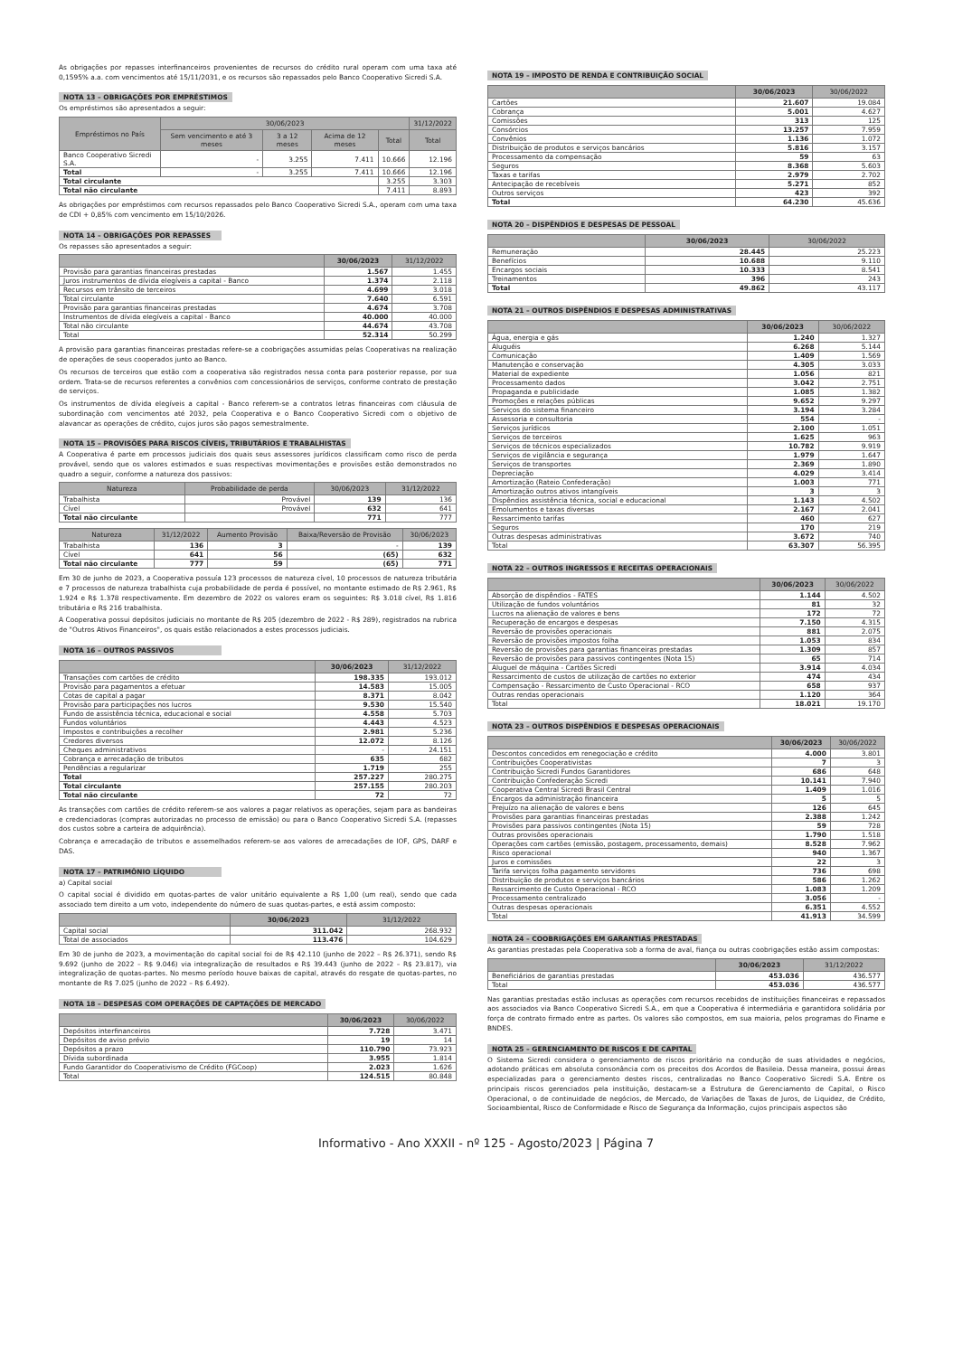As obrigações por repasses interfinanceiros provenientes de recursos do crédito rural operam com uma taxa até 0,1595% a.a. com vencimentos até 15/11/2031, e os recursos são repassados pelo Banco Cooperativo Sicredi S.A.
NOTA 13 – OBRIGAÇÕES POR EMPRÉSTIMOS
Os empréstimos são apresentados a seguir:
| Empréstimos no País | 30/06/2023 | | | | 31/12/2022 |
| --- | --- | --- | --- | --- | --- |
| | Sem vencimento e até 3 meses | 3 a 12 meses | Acima de 12 meses | Total | Total |
| Banco Cooperativo Sicredi S.A. | - | 3.255 | 7.411 | 10.666 | 12.196 |
| Total | - | 3.255 | 7.411 | 10.666 | 12.196 |
| Total circulante | | | | 3.255 | 3.303 |
| Total não circulante | | | | 7.411 | 8.893 |
As obrigações por empréstimos com recursos repassados pelo Banco Cooperativo Sicredi S.A., operam com uma taxa de CDI + 0,85% com vencimento em 15/10/2026.
NOTA 14 – OBRIGAÇÕES POR REPASSES
Os repasses são apresentados a seguir:
| | 30/06/2023 | 31/12/2022 |
| --- | --- | --- |
| Provisão para garantias financeiras prestadas | 1.567 | 1.455 |
| Juros instrumentos de dívida elegíveis a capital - Banco | 1.374 | 2.118 |
| Recursos em trânsito de terceiros | 4.699 | 3.018 |
| Total circulante | 7.640 | 6.591 |
| Provisão para garantias financeiras prestadas | 4.674 | 3.708 |
| Instrumentos de dívida elegíveis a capital - Banco | 40.000 | 40.000 |
| Total não circulante | 44.674 | 43.708 |
| Total | 52.314 | 50.299 |
A provisão para garantias financeiras prestadas refere-se a coobrigações assumidas pelas Cooperativas na realização de operações de seus cooperados junto ao Banco.
Os recursos de terceiros que estão com a cooperativa são registrados nessa conta para posterior repasse, por sua ordem. Trata-se de recursos referentes a convênios com concessionários de serviços, conforme contrato de prestação de serviços.
Os instrumentos de dívida elegíveis a capital - Banco referem-se a contratos letras financeiras com cláusula de subordinação com vencimentos até 2032, pela Cooperativa e o Banco Cooperativo Sicredi com o objetivo de alavancar as operações de crédito, cujos juros são pagos semestralmente.
NOTA 15 – PROVISÕES PARA RISCOS CÍVEIS, TRIBUTÁRIOS E TRABALHISTAS
A Cooperativa é parte em processos judiciais dos quais seus assessores jurídicos classificam como risco de perda provável, sendo que os valores estimados e suas respectivas movimentações e provisões estão demonstrados no quadro a seguir, conforme a natureza dos passivos:
| Natureza | Probabilidade de perda | 30/06/2023 | 31/12/2022 |
| --- | --- | --- | --- |
| Trabalhista | Provável | 139 | 136 |
| Cível | Provável | 632 | 641 |
| Total não circulante | | 771 | 777 |
| Natureza | 31/12/2022 | Aumento Provisão | Baixa/Reversão de Provisão | 30/06/2023 |
| --- | --- | --- | --- | --- |
| Trabalhista | 136 | 3 | - | 139 |
| Cível | 641 | 56 | (65) | 632 |
| Total não circulante | 777 | 59 | (65) | 771 |
Em 30 de junho de 2023, a Cooperativa possuía 123 processos de natureza cível, 10 processos de natureza tributária e 7 processos de natureza trabalhista cuja probabilidade de perda é possível, no montante estimado de R$ 2.961, R$ 1.924 e R$ 1.378 respectivamente. Em dezembro de 2022 os valores eram os seguintes: R$ 3.018 cível, R$ 1.816 tributária e R$ 216 trabalhista.
A Cooperativa possui depósitos judiciais no montante de R$ 205 (dezembro de 2022 - R$ 289), registrados na rubrica de "Outros Ativos Financeiros", os quais estão relacionados a estes processos judiciais.
NOTA 16 – OUTROS PASSIVOS
| | 30/06/2023 | 31/12/2022 |
| --- | --- | --- |
| Transações com cartões de crédito | 198.335 | 193.012 |
| Provisão para pagamentos a efetuar | 14.583 | 15.005 |
| Cotas de capital a pagar | 8.371 | 8.042 |
| Provisão para participações nos lucros | 9.530 | 15.540 |
| Fundo de assistência técnica, educacional e social | 4.558 | 5.703 |
| Fundos voluntários | 4.443 | 4.523 |
| Impostos e contribuições a recolher | 2.981 | 5.236 |
| Credores diversos | 12.072 | 8.126 |
| Cheques administrativos | - | 24.151 |
| Cobrança e arrecadação de tributos | 635 | 682 |
| Pendências a regularizar | 1.719 | 255 |
| Total | 257.227 | 280.275 |
| Total circulante | 257.155 | 280.203 |
| Total não circulante | 72 | 72 |
As transações com cartões de crédito referem-se aos valores a pagar relativos as operações, sejam para as bandeiras e credenciadoras (compras autorizadas no processo de emissão) ou para o Banco Cooperativo Sicredi S.A. (repasses dos custos sobre a carteira de adquirência).
Cobrança e arrecadação de tributos e assemelhados referem-se aos valores de arrecadações de IOF, GPS, DARF e DAS.
NOTA 17 – PATRIMÔNIO LÍQUIDO
a) Capital social
O capital social é dividido em quotas-partes de valor unitário equivalente a R$ 1,00 (um real), sendo que cada associado tem direito a um voto, independente do número de suas quotas-partes, e está assim composto:
| | 30/06/2023 | 31/12/2022 |
| --- | --- | --- |
| Capital social | 311.042 | 268.932 |
| Total de associados | 113.476 | 104.629 |
Em 30 de junho de 2023, a movimentação do capital social foi de R$ 42.110 (junho de 2022 – R$ 26.371), sendo R$ 9.692 (junho de 2022 – R$ 9.046) via integralização de resultados e R$ 39.443 (junho de 2022 – R$ 23.817), via integralização de quotas-partes. No mesmo período houve baixas de capital, através do resgate de quotas-partes, no montante de R$ 7.025 (junho de 2022 – R$ 6.492).
NOTA 18 – DESPESAS COM OPERAÇÕES DE CAPTAÇÕES DE MERCADO
| | 30/06/2023 | 30/06/2022 |
| --- | --- | --- |
| Depósitos interfinanceiros | 7.728 | 3.471 |
| Depósitos de aviso prévio | 19 | 14 |
| Depósitos a prazo | 110.790 | 73.923 |
| Dívida subordinada | 3.955 | 1.814 |
| Fundo Garantidor do Cooperativismo de Crédito (FGCoop) | 2.023 | 1.626 |
| Total | 124.515 | 80.848 |
NOTA 19 – IMPOSTO DE RENDA E CONTRIBUIÇÃO SOCIAL
| | 30/06/2023 | 30/06/2022 |
| --- | --- | --- |
| Cartões | 21.607 | 19.084 |
| Cobrança | 5.001 | 4.627 |
| Comissões | 313 | 125 |
| Consórcios | 13.257 | 7.959 |
| Convênios | 1.136 | 1.072 |
| Distribuição de produtos e serviços bancários | 5.816 | 3.157 |
| Processamento da compensação | 59 | 63 |
| Seguros | 8.368 | 5.603 |
| Taxas e tarifas | 2.979 | 2.702 |
| Antecipação de recebíveis | 5.271 | 852 |
| Outros serviços | 423 | 392 |
| Total | 64.230 | 45.636 |
NOTA 20 – DISPÊNDIOS E DESPESAS DE PESSOAL
| | 30/06/2023 | 30/06/2022 |
| --- | --- | --- |
| Remuneração | 28.445 | 25.223 |
| Benefícios | 10.688 | 9.110 |
| Encargos sociais | 10.333 | 8.541 |
| Treinamentos | 396 | 243 |
| Total | 49.862 | 43.117 |
NOTA 21 – OUTROS DISPÊNDIOS E DESPESAS ADMINISTRATIVAS
| | 30/06/2023 | 30/06/2022 |
| --- | --- | --- |
| Água, energia e gás | 1.240 | 1.327 |
| Aluguéis | 6.268 | 5.144 |
| Comunicação | 1.409 | 1.569 |
| Manutenção e conservação | 4.305 | 3.033 |
| Material de expediente | 1.056 | 821 |
| Processamento dados | 3.042 | 2.751 |
| Propaganda e publicidade | 1.085 | 1.382 |
| Promoções e relações públicas | 9.652 | 9.297 |
| Serviços do sistema financeiro | 3.194 | 3.284 |
| Assessoria e consultoria | 554 | - |
| Serviços jurídicos | 2.100 | 1.051 |
| Serviços de terceiros | 1.625 | 963 |
| Serviços de técnicos especializados | 10.782 | 9.919 |
| Serviços de vigilância e segurança | 1.979 | 1.647 |
| Serviços de transportes | 2.369 | 1.890 |
| Depreciação | 4.029 | 3.414 |
| Amortização (Rateio Confederação) | 1.003 | 771 |
| Amortização outros ativos intangíveis | 3 | 3 |
| Dispêndios assistência técnica, social e educacional | 1.143 | 4.502 |
| Emolumentos e taxas diversas | 2.167 | 2.041 |
| Ressarcimento tarifas | 460 | 627 |
| Seguros | 170 | 219 |
| Outras despesas administrativas | 3.672 | 740 |
| Total | 63.307 | 56.395 |
NOTA 22 – OUTROS INGRESSOS E RECEITAS OPERACIONAIS
| | 30/06/2023 | 30/06/2022 |
| --- | --- | --- |
| Absorção de dispêndios - FATES | 1.144 | 4.502 |
| Utilização de fundos voluntários | 81 | 32 |
| Lucros na alienação de valores e bens | 172 | 72 |
| Recuperação de encargos e despesas | 7.150 | 4.315 |
| Reversão de provisões operacionais | 881 | 2.075 |
| Reversão de provisões impostos folha | 1.053 | 834 |
| Reversão de provisões para garantias financeiras prestadas | 1.309 | 857 |
| Reversão de provisões para passivos contingentes (Nota 15) | 65 | 714 |
| Aluguel de máquina - Cartões Sicredi | 3.914 | 4.034 |
| Ressarcimento de custos de utilização de cartões no exterior | 474 | 434 |
| Compensação - Ressarcimento de Custo Operacional - RCO | 658 | 937 |
| Outras rendas operacionais | 1.120 | 364 |
| Total | 18.021 | 19.170 |
NOTA 23 – OUTROS DISPÊNDIOS E DESPESAS OPERACIONAIS
| | 30/06/2023 | 30/06/2022 |
| --- | --- | --- |
| Descontos concedidos em renegociação e crédito | 4.000 | 3.801 |
| Contribuições Cooperativistas | 7 | 3 |
| Contribuição Sicredi Fundos Garantidores | 686 | 648 |
| Contribuição Confederação Sicredi | 10.141 | 7.940 |
| Cooperativa Central Sicredi Brasil Central | 1.409 | 1.016 |
| Encargos da administração financeira | 5 | 5 |
| Prejuízo na alienação de valores e bens | 126 | 645 |
| Provisões para garantias financeiras prestadas | 2.388 | 1.242 |
| Provisões para passivos contingentes (Nota 15) | 59 | 728 |
| Outras provisões operacionais | 1.790 | 1.518 |
| Operações com cartões (emissão, postagem, processamento, demais) | 8.528 | 7.962 |
| Risco operacional | 940 | 1.367 |
| Juros e comissões | 22 | 3 |
| Tarifa serviços folha pagamento servidores | 736 | 698 |
| Distribuição de produtos e serviços bancários | 586 | 1.262 |
| Ressarcimento de Custo Operacional - RCO | 1.083 | 1.209 |
| Processamento centralizado | 3.056 | - |
| Outras despesas operacionais | 6.351 | 4.552 |
| Total | 41.913 | 34.599 |
NOTA 24 – COOBRIGAÇÕES EM GARANTIAS PRESTADAS
As garantias prestadas pela Cooperativa sob a forma de aval, fiança ou outras coobrigações estão assim compostas:
| | 30/06/2023 | 31/12/2022 |
| --- | --- | --- |
| Beneficiários de garantias prestadas | 453.036 | 436.577 |
| Total | 453.036 | 436.577 |
Nas garantias prestadas estão inclusas as operações com recursos recebidos de instituições financeiras e repassados aos associados via Banco Cooperativo Sicredi S.A., em que a Cooperativa é intermediária e garantidora solidária por força de contrato firmado entre as partes. Os valores são compostos, em sua maioria, pelos programas do Finame e BNDES.
NOTA 25 – GERENCIAMENTO DE RISCOS E DE CAPITAL
O Sistema Sicredi considera o gerenciamento de riscos prioritário na condução de suas atividades e negócios, adotando práticas em absoluta consonância com os preceitos dos Acordos de Basileia. Dessa maneira, possui áreas especializadas para o gerenciamento destes riscos, centralizadas no Banco Cooperativo Sicredi S.A. Entre os principais riscos gerenciados pela instituição, destacam-se a Estrutura de Gerenciamento de Capital, o Risco Operacional, o de continuidade de negócios, de Mercado, de Variações de Taxas de Juros, de Liquidez, de Crédito, Socioambiental, Risco de Conformidade e Risco de Segurança da Informação, cujos principais aspectos são
Informativo - Ano XXXII - nº 125 - Agosto/2023 | Página 7